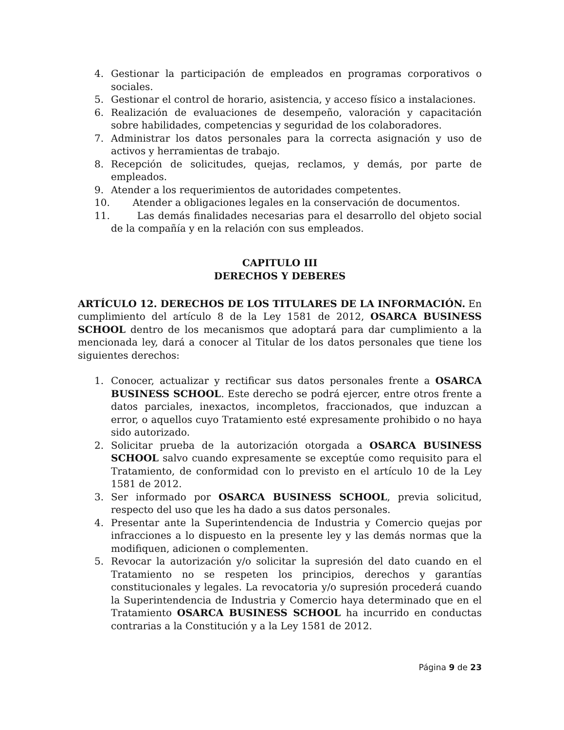4. Gestionar la participación de empleados en programas corporativos o sociales.
5. Gestionar el control de horario, asistencia, y acceso físico a instalaciones.
6. Realización de evaluaciones de desempeño, valoración y capacitación sobre habilidades, competencias y seguridad de los colaboradores.
7. Administrar los datos personales para la correcta asignación y uso de activos y herramientas de trabajo.
8. Recepción de solicitudes, quejas, reclamos, y demás, por parte de empleados.
9. Atender a los requerimientos de autoridades competentes.
10. Atender a obligaciones legales en la conservación de documentos.
11. Las demás finalidades necesarias para el desarrollo del objeto social de la compañía y en la relación con sus empleados.
CAPITULO III
DERECHOS Y DEBERES
ARTÍCULO 12. DERECHOS DE LOS TITULARES DE LA INFORMACIÓN. En cumplimiento del artículo 8 de la Ley 1581 de 2012, OSARCA BUSINESS SCHOOL dentro de los mecanismos que adoptará para dar cumplimiento a la mencionada ley, dará a conocer al Titular de los datos personales que tiene los siguientes derechos:
1. Conocer, actualizar y rectificar sus datos personales frente a OSARCA BUSINESS SCHOOL. Este derecho se podrá ejercer, entre otros frente a datos parciales, inexactos, incompletos, fraccionados, que induzcan a error, o aquellos cuyo Tratamiento esté expresamente prohibido o no haya sido autorizado.
2. Solicitar prueba de la autorización otorgada a OSARCA BUSINESS SCHOOL salvo cuando expresamente se exceptúe como requisito para el Tratamiento, de conformidad con lo previsto en el artículo 10 de la Ley 1581 de 2012.
3. Ser informado por OSARCA BUSINESS SCHOOL, previa solicitud, respecto del uso que les ha dado a sus datos personales.
4. Presentar ante la Superintendencia de Industria y Comercio quejas por infracciones a lo dispuesto en la presente ley y las demás normas que la modifiquen, adicionen o complementen.
5. Revocar la autorización y/o solicitar la supresión del dato cuando en el Tratamiento no se respeten los principios, derechos y garantías constitucionales y legales. La revocatoria y/o supresión procederá cuando la Superintendencia de Industria y Comercio haya determinado que en el Tratamiento OSARCA BUSINESS SCHOOL ha incurrido en conductas contrarias a la Constitución y a la Ley 1581 de 2012.
Página 9 de 23